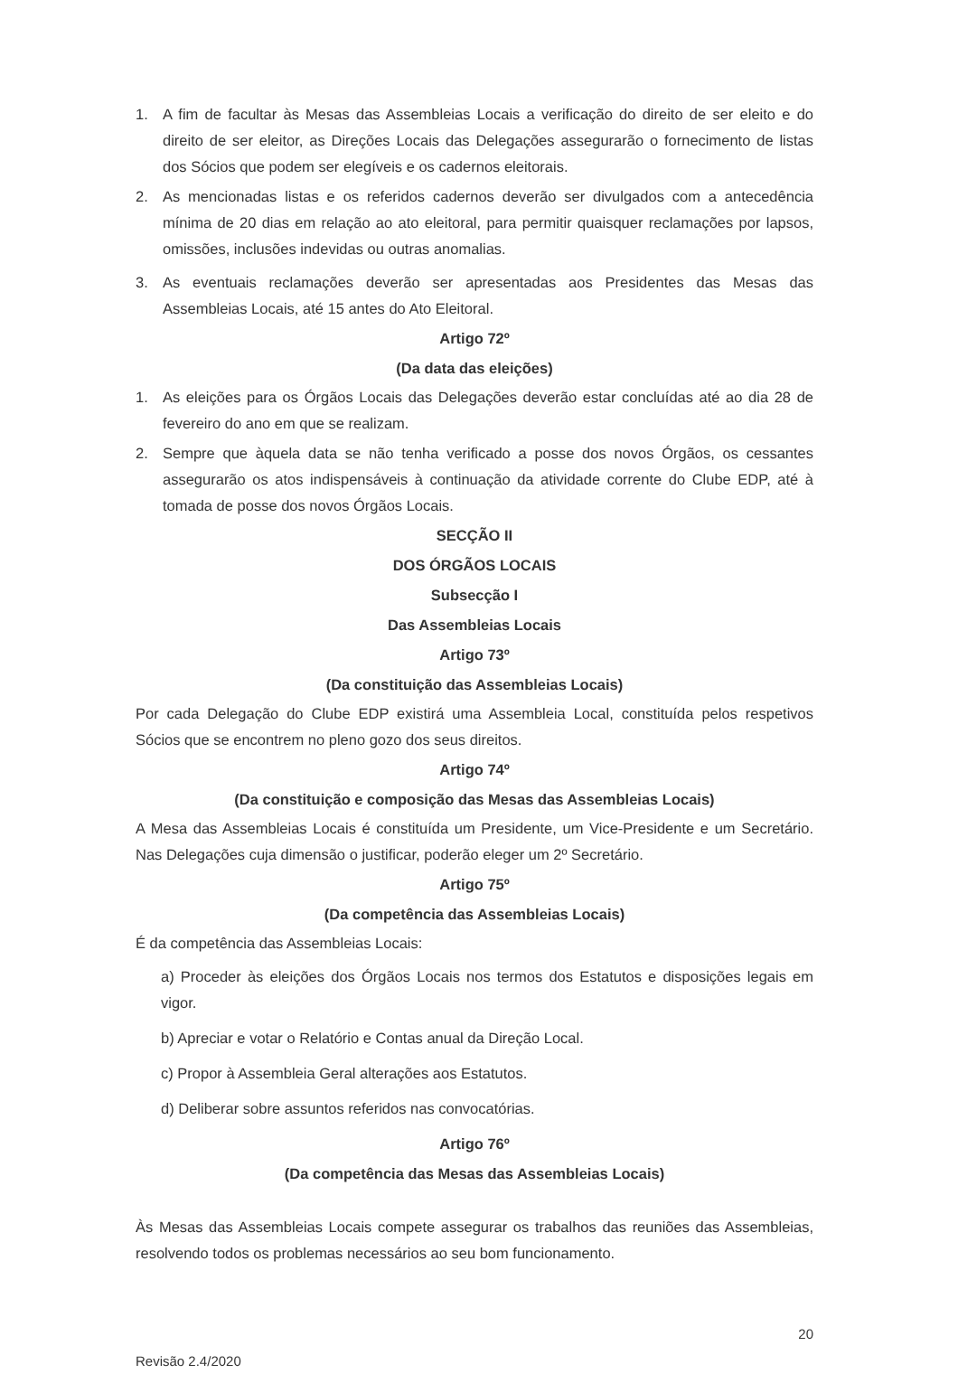1. A fim de facultar às Mesas das Assembleias Locais a verificação do direito de ser eleito e do direito de ser eleitor, as Direções Locais das Delegações assegurarão o fornecimento de listas dos Sócios que podem ser elegíveis e os cadernos eleitorais.
2. As mencionadas listas e os referidos cadernos deverão ser divulgados com a antecedência mínima de 20 dias em relação ao ato eleitoral, para permitir quaisquer reclamações por lapsos, omissões, inclusões indevidas ou outras anomalias.
3. As eventuais reclamações deverão ser apresentadas aos Presidentes das Mesas das Assembleias Locais, até 15 antes do Ato Eleitoral.
Artigo 72º
(Da data das eleições)
1. As eleições para os Órgãos Locais das Delegações deverão estar concluídas até ao dia 28 de fevereiro do ano em que se realizam.
2. Sempre que àquela data se não tenha verificado a posse dos novos Órgãos, os cessantes assegurarão os atos indispensáveis à continuação da atividade corrente do Clube EDP, até à tomada de posse dos novos Órgãos Locais.
SECÇÃO II
DOS ÓRGÃOS LOCAIS
Subsecção I
Das Assembleias Locais
Artigo 73º
(Da constituição das Assembleias Locais)
Por cada Delegação do Clube EDP existirá uma Assembleia Local, constituída pelos respetivos Sócios que se encontrem no pleno gozo dos seus direitos.
Artigo 74º
(Da constituição e composição das Mesas das Assembleias Locais)
A Mesa das Assembleias Locais é constituída um Presidente, um Vice-Presidente e um Secretário. Nas Delegações cuja dimensão o justificar, poderão eleger um 2º Secretário.
Artigo 75º
(Da competência das Assembleias Locais)
É da competência das Assembleias Locais:
a) Proceder às eleições dos Órgãos Locais nos termos dos Estatutos e disposições legais em vigor.
b) Apreciar e votar o Relatório e Contas anual da Direção Local.
c) Propor à Assembleia Geral alterações aos Estatutos.
d) Deliberar sobre assuntos referidos nas convocatórias.
Artigo 76º
(Da competência das Mesas das Assembleias Locais)
Às Mesas das Assembleias Locais compete assegurar os trabalhos das reuniões das Assembleias, resolvendo todos os problemas necessários ao seu bom funcionamento.
Revisão 2.4/2020 20